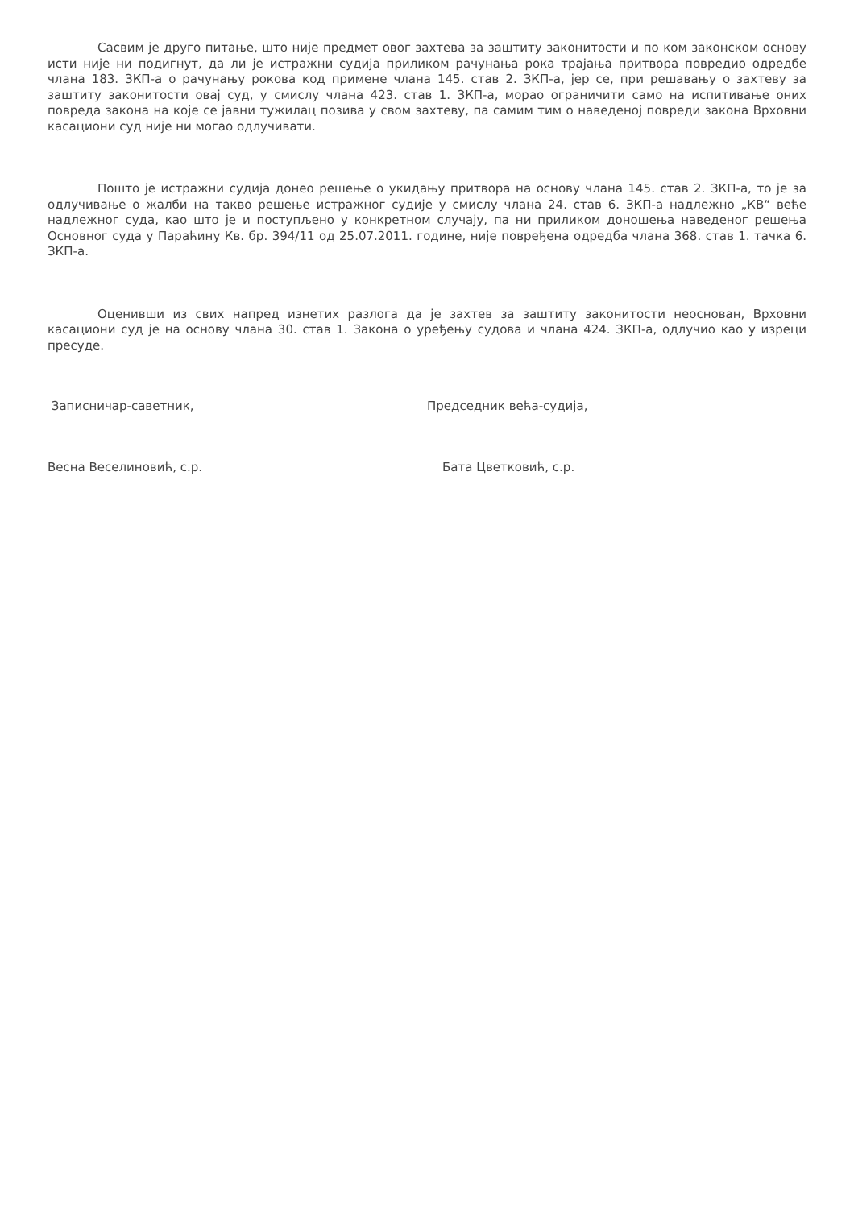Сасвим је друго питање, што није предмет овог захтева за заштиту законитости и по ком законском основу исти није ни подигнут, да ли је истражни судија приликом рачунања рока трајања притвора повредио одредбе члана 183. ЗКП-а о рачунању рокова код примене члана 145. став 2. ЗКП-а, јер се, при решавању о захтеву за заштиту законитости овај суд, у смислу члана 423. став 1. ЗКП-а, морао ограничити само на испитивање оних повреда закона на које се јавни тужилац позива у свом захтеву, па самим тим о наведеној повреди закона Врховни касациони суд није ни могао одлучивати.
Пошто је истражни судија донео решење о укидању притвора на основу члана 145. став 2. ЗКП-а, то је за одлучивање о жалби на такво решење истражног судије у смислу члана 24. став 6. ЗКП-а надлежно „КВ“ веће надлежног суда, као што је и поступљено у конкретном случају, па ни приликом доношења наведеног решења Основног суда у Параћину Кв. бр. 394/11 од 25.07.2011. године, није повређена одредба члана 368. став 1. тачка 6. ЗКП-а.
Оценивши из свих напред изнетих разлога да је захтев за заштиту законитости неоснован, Врховни касациони суд је на основу члана 30. став 1. Закона о уређењу судова и члана 424. ЗКП-а, одлучио као у изреци пресуде.
Записничар-саветник, Председник већа-судија,
Весна Веселиновић, с.р. Бата Цветковић, с.р.